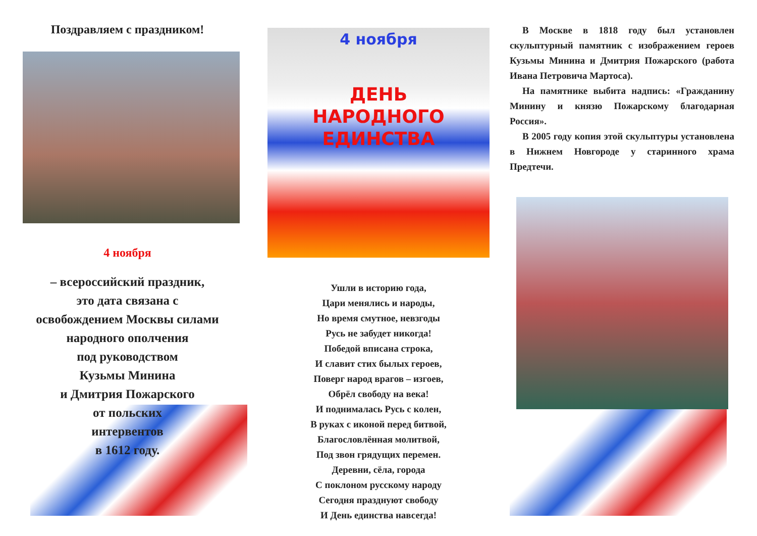Поздравляем с праздником!
4 ноября
– всероссийский праздник,
это дата связана с
освобождением Москвы силами
народного ополчения
под руководством
Кузьмы Минина
и Дмитрия Пожарского
от польских
интервентов
в 1612 году.
4 ноября
ДЕНЬ
НАРОДНОГО
ЕДИНСТВА
Ушли в историю года,
Цари менялись и народы,
Но время смутное, невзгоды
Русь не забудет никогда!
Победой вписана строка,
И славит стих былых героев,
Поверг народ врагов – изгоев,
Обрёл свободу на века!
И поднималась Русь с колен,
В руках с иконой перед битвой,
Благословлённая молитвой,
Под звон грядущих перемен.
Деревни, сёла, города
С поклоном русскому народу
Сегодня празднуют свободу
И День единства навсегда!
В Москве в 1818 году был установлен скульптурный памятник с изображением героев Кузьмы Минина и Дмитрия Пожарского (работа Ивана Петровича Мартоса).
На памятнике выбита надпись: «Гражданину Минину и князю Пожарскому благодарная Россия».
В 2005 году копия этой скульптуры установлена в Нижнем Новгороде у старинного храма Предтечи.